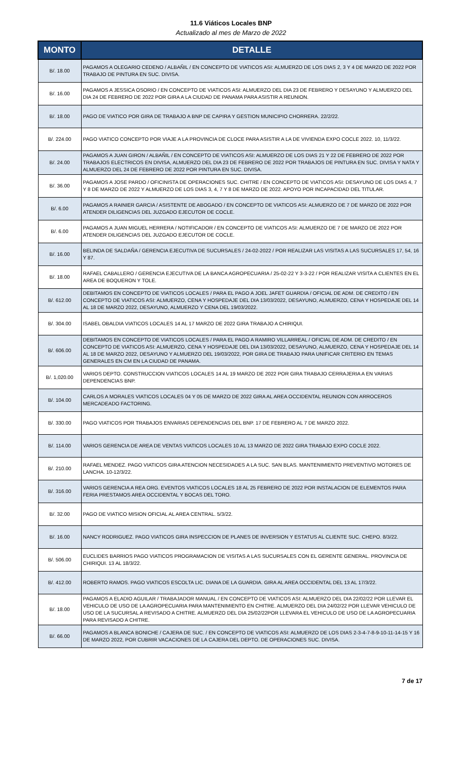11.6 Viáticos Locales BNP
Actualizado al mes de Marzo de 2022
| MONTO | DETALLE |
| --- | --- |
| B/. 18.00 | PAGAMOS A OLEGARIO CEDENO / ALBAÑIL / EN CONCEPTO DE VIATICOS ASI: ALMUERZO DE LOS DIAS 2, 3 Y 4 DE MARZO DE 2022 POR TRABAJO DE PINTURA EN SUC. DIVISA. |
| B/. 16.00 | PAGAMOS A JESSICA OSORIO / EN CONCEPTO DE VIATICOS ASI: ALMUERZO DEL DIA 23 DE FEBRERO Y DESAYUNO Y ALMUERZO DEL DIA 24 DE FEBRERO DE 2022 POR GIRA A LA CIUDAD DE PANAMA PARA ASISTIR A REUNION. |
| B/. 18.00 | PAGO DE VIATICO POR GIRA DE TRABAJO A BNP DE CAPIRA Y GESTION MUNICIPIO CHORRERA. 22/2/22. |
| B/. 224.00 | PAGO VIATICO CONCEPTO POR VIAJE A LA PROVINCIA DE CLOCE PARA ASISTIR A LA DE VIVIENDA EXPO COCLE 2022. 10, 11/3/22. |
| B/. 24.00 | PAGAMOS A JUAN GIRON / ALBAÑIL / EN CONCEPTO DE VIATICOS ASI: ALMUERZO DE LOS DIAS 21 Y 22 DE FEBRERO DE 2022 POR TRABAJOS ELECTRICOS EN DIVISA, ALMUERZO DEL DIA 23 DE FEBRERO DE 2022 POR TRABAJOS DE PINTURA EN SUC. DIVISA Y NATA Y ALMUERZO DEL 24 DE FEBRERO DE 2022 POR PINTURA EN SUC. DIVISA. |
| B/. 36.00 | PAGAMOS A JOSE PARDO / OFICINISTA DE OPERACIONES SUC. CHITRE / EN CONCEPTO DE VIATICOS ASI: DESAYUNO DE LOS DIAS 4, 7 Y 8 DE MARZO DE 2022 Y ALMUERZO DE LOS DIAS 3, 4, 7 Y 8 DE MARZO DE 2022. APOYO POR INCAPACIDAD DEL TITULAR. |
| B/. 6.00 | PAGAMOS A RAINIER GARCIA / ASISTENTE DE ABOGADO / EN CONCEPTO DE VIATICOS ASI: ALMUERZO DE 7 DE MARZO DE 2022 POR ATENDER DILIGENCIAS DEL JUZGADO EJECUTOR DE COCLE. |
| B/. 6.00 | PAGAMOS A JUAN MIGUEL HERRERA / NOTIFICADOR / EN CONCEPTO DE VIATICOS ASI: ALMUERZO DE 7 DE MARZO DE 2022 POR ATENDER DILIGENCIAS DEL JUZGADO EJECUTOR DE COCLE. |
| B/. 16.00 | BELINDA DE SALDAÑA / GERENCIA EJECUTIVA DE SUCURSALES / 24-02-2022 / POR REALIZAR LAS VISITAS A LAS SUCURSALES 17, 54, 16 Y 87. |
| B/. 18.00 | RAFAEL CABALLERO / GERENCIA EJECUTIVA DE LA BANCA AGROPECUARIA / 25-02-22 Y 3-3-22 / POR REALIZAR VISITA A CLIENTES EN EL AREA DE BOQUERON Y TOLE. |
| B/. 612.00 | DEBITAMOS EN CONCEPTO DE VIATICOS LOCALES / PARA EL PAGO A JOEL JAFET GUARDIA / OFICIAL DE ADM. DE CREDITO / EN CONCEPTO DE VIATICOS ASI: ALMUERZO, CENA Y HOSPEDAJE DEL DIA 13/03/2022, DESAYUNO, ALMUERZO, CENA Y HOSPEDAJE DEL 14 AL 18 DE MARZO 2022, DESAYUNO, ALMUERZO Y CENA DEL 19/03/2022. |
| B/. 304.00 | ISABEL OBALDIA VIATICOS LOCALES 14 AL 17 MARZO DE 2022 GIRA TRABAJO A CHIRIQUI. |
| B/. 606.00 | DEBITAMOS EN CONCEPTO DE VIATICOS LOCALES / PARA EL PAGO A RAMIRO VILLARREAL / OFICIAL DE ADM. DE CREDITO / EN CONCEPTO DE VIATICOS ASI: ALMUERZO, CENA Y HOSPEDAJE DEL DIA 13/03/2022, DESAYUNO, ALMUERZO, CENA Y HOSPEDAJE DEL 14 AL 18 DE MARZO 2022, DESAYUNO Y ALMUERZO DEL 19/03/2022, POR GIRA DE TRABAJO PARA UNIFICAR CRITERIO EN TEMAS GENERALES EN CM EN LA CIUDAD DE PANAMA. |
| B/. 1,020.00 | VARIOS DEPTO. CONSTRUCCION VIATICOS LOCALES 14 AL 19 MARZO DE 2022 POR GIRA TRABAJO CERRAJERIA A EN VARIAS DEPENDENCIAS BNP. |
| B/. 104.00 | CARLOS A MORALES VIATICOS LOCALES 04 Y 05 DE MARZO DE 2022 GIRA AL AREA OCCIDENTAL REUNION CON ARROCEROS MERCADEADO FACTORING. |
| B/. 330.00 | PAGO VIATICOS POR TRABAJOS ENVARIAS DEPENDENCIAS DEL BNP. 17 DE FEBRERO AL 7 DE MARZO 2022. |
| B/. 114.00 | VARIOS GERENCIA DE AREA DE VENTAS VIATICOS LOCALES 10 AL 13 MARZO DE 2022 GIRA TRABAJO EXPO COCLE 2022. |
| B/. 210.00 | RAFAEL MENDEZ. PAGO VIATICOS GIRA ATENCION NECESIDADES A LA SUC. SAN BLAS. MANTENIMIENTO PREVENTIVO MOTORES DE LANCHA. 10-12/3/22. |
| B/. 316.00 | VARIOS GERENCIA A REA ORG. EVENTOS VIATICOS LOCALES 18 AL 25 FEBRERO DE 2022 POR INSTALACION DE ELEMENTOS PARA FERIA PRESTAMOS AREA OCCIDENTAL Y BOCAS DEL TORO. |
| B/. 32.00 | PAGO DE VIATICO MISION OFICIAL AL AREA CENTRAL. 5/3/22. |
| B/. 16.00 | NANCY RODRIGUEZ. PAGO VIATICOS GIRA INSPECCION DE PLANES DE INVERSION Y ESTATUS AL CLIENTE SUC. CHEPO. 8/3/22. |
| B/. 506.00 | EUCLIDES BARRIOS PAGO VIATICOS PROGRAMACION DE VISITAS A LAS SUCURSALES CON EL GERENTE GENERAL. PROVINCIA DE CHIRIQUI. 13 AL 18/3/22. |
| B/. 412.00 | ROBERTO RAMOS. PAGO VIATICOS ESCOLTA LIC. DIANA DE LA GUARDIA. GIRA AL AREA OCCIDENTAL DEL 13 AL 17/3/22. |
| B/. 18.00 | PAGAMOS A ELADIO AGUILAR / TRABAJADOR MANUAL / EN CONCEPTO DE VIATICOS ASI: ALMUERZO DEL DIA 22/02/22 POR LLEVAR EL VEHICULO DE USO DE LA AGROPECUARIA PARA MANTENIMIENTO EN CHITRE. ALMUERZO DEL DIA 24/02/22 POR LLEVAR VEHICULO DE USO DE LA SUCURSAL A REVISADO A CHITRE. ALMUERZO DEL DIA 25/02/22POR LLEVARA EL VEHICULO DE USO DE LA AGROPECUARIA PARA REVISADO A CHITRE. |
| B/. 66.00 | PAGAMOS A BLANCA BONICHE / CAJERA DE SUC. / EN CONCEPTO DE VIATICOS ASI: ALMUERZO DE LOS DIAS 2-3-4-7-8-9-10-11-14-15 Y 16 DE MARZO 2022, POR CUBRIR VACACIONES DE LA CAJERA DEL DEPTO. DE OPERACIONES SUC. DIVISA. |
7 de 17